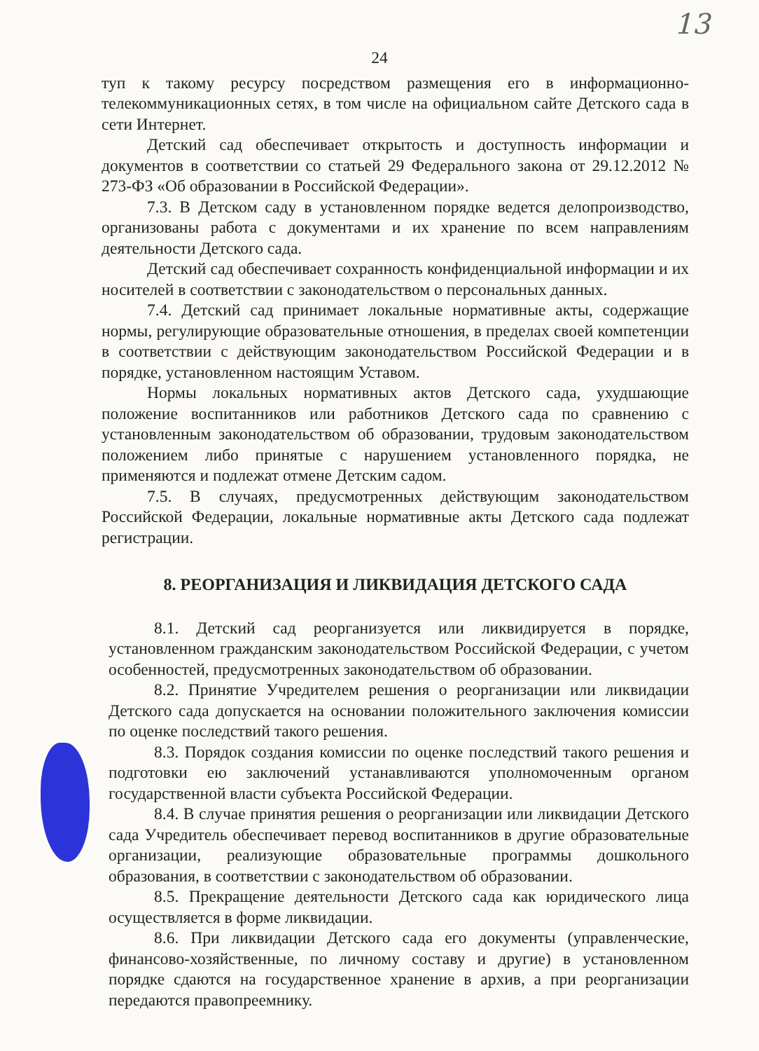13
24
туп к такому ресурсу посредством размещения его в информационно-телекоммуникационных сетях, в том числе на официальном сайте Детского сада в сети Интернет.
Детский сад обеспечивает открытость и доступность информации и документов в соответствии со статьей 29 Федерального закона от 29.12.2012 № 273-ФЗ «Об образовании в Российской Федерации».
7.3. В Детском саду в установленном порядке ведется делопроизводство, организованы работа с документами и их хранение по всем направлениям деятельности Детского сада.
Детский сад обеспечивает сохранность конфиденциальной информации и их носителей в соответствии с законодательством о персональных данных.
7.4. Детский сад принимает локальные нормативные акты, содержащие нормы, регулирующие образовательные отношения, в пределах своей компетенции в соответствии с действующим законодательством Российской Федерации и в порядке, установленном настоящим Уставом.
Нормы локальных нормативных актов Детского сада, ухудшающие положение воспитанников или работников Детского сада по сравнению с установленным законодательством об образовании, трудовым законодательством положением либо принятые с нарушением установленного порядка, не применяются и подлежат отмене Детским садом.
7.5. В случаях, предусмотренных действующим законодательством Российской Федерации, локальные нормативные акты Детского сада подлежат регистрации.
8. РЕОРГАНИЗАЦИЯ И ЛИКВИДАЦИЯ ДЕТСКОГО САДА
8.1. Детский сад реорганизуется или ликвидируется в порядке, установленном гражданским законодательством Российской Федерации, с учетом особенностей, предусмотренных законодательством об образовании.
8.2. Принятие Учредителем решения о реорганизации или ликвидации Детского сада допускается на основании положительного заключения комиссии по оценке последствий такого решения.
8.3. Порядок создания комиссии по оценке последствий такого решения и подготовки ею заключений устанавливаются уполномоченным органом государственной власти субъекта Российской Федерации.
8.4. В случае принятия решения о реорганизации или ликвидации Детского сада Учредитель обеспечивает перевод воспитанников в другие образовательные организации, реализующие образовательные программы дошкольного образования, в соответствии с законодательством об образовании.
8.5. Прекращение деятельности Детского сада как юридического лица осуществляется в форме ликвидации.
8.6. При ликвидации Детского сада его документы (управленческие, финансово-хозяйственные, по личному составу и другие) в установленном порядке сдаются на государственное хранение в архив, а при реорганизации передаются правопреемнику.